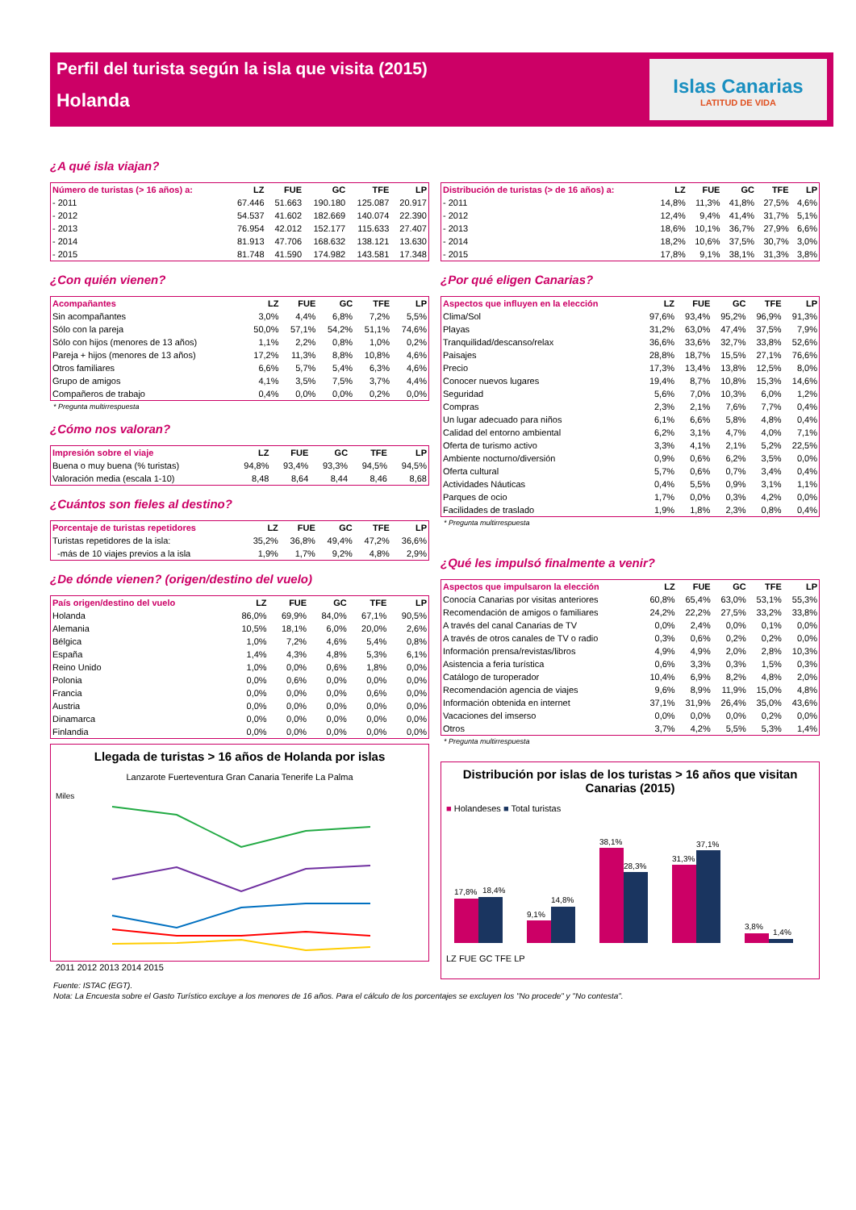Perfil del turista según la isla que visita (2015)
Holanda
Islas Canarias
LATITUD DE VIDA
¿A qué isla viajan?
| Número de turistas (> 16 años) a: | LZ | FUE | GC | TFE | LP |
| --- | --- | --- | --- | --- | --- |
| - 2011 | 67.446 | 51.663 | 190.180 | 125.087 | 20.917 |
| - 2012 | 54.537 | 41.602 | 182.669 | 140.074 | 22.390 |
| - 2013 | 76.954 | 42.012 | 152.177 | 115.633 | 27.407 |
| - 2014 | 81.913 | 47.706 | 168.632 | 138.121 | 13.630 |
| - 2015 | 81.748 | 41.590 | 174.982 | 143.581 | 17.348 |
¿Con quién vienen?
| Acompañantes | LZ | FUE | GC | TFE | LP |
| --- | --- | --- | --- | --- | --- |
| Sin acompañantes | 3,0% | 4,4% | 6,8% | 7,2% | 5,5% |
| Sólo con la pareja | 50,0% | 57,1% | 54,2% | 51,1% | 74,6% |
| Sólo con hijos (menores de 13 años) | 1,1% | 2,2% | 0,8% | 1,0% | 0,2% |
| Pareja + hijos (menores de 13 años) | 17,2% | 11,3% | 8,8% | 10,8% | 4,6% |
| Otros familiares | 6,6% | 5,7% | 5,4% | 6,3% | 4,6% |
| Grupo de amigos | 4,1% | 3,5% | 7,5% | 3,7% | 4,4% |
| Compañeros de trabajo | 0,4% | 0,0% | 0,0% | 0,2% | 0,0% |
* Pregunta multirrespuesta
¿Cómo nos valoran?
| Impresión sobre el viaje | LZ | FUE | GC | TFE | LP |
| --- | --- | --- | --- | --- | --- |
| Buena o muy buena (% turistas) | 94,8% | 93,4% | 93,3% | 94,5% | 94,5% |
| Valoración media (escala 1-10) | 8,48 | 8,64 | 8,44 | 8,46 | 8,68 |
¿Cuántos son fieles al destino?
| Porcentaje de turistas repetidores | LZ | FUE | GC | TFE | LP |
| --- | --- | --- | --- | --- | --- |
| Turistas repetidores de la isla: | 35,2% | 36,8% | 49,4% | 47,2% | 36,6% |
| -más de 10 viajes previos a la isla | 1,9% | 1,7% | 9,2% | 4,8% | 2,9% |
¿De dónde vienen? (origen/destino del vuelo)
| País origen/destino del vuelo | LZ | FUE | GC | TFE | LP |
| --- | --- | --- | --- | --- | --- |
| Holanda | 86,0% | 69,9% | 84,0% | 67,1% | 90,5% |
| Alemania | 10,5% | 18,1% | 6,0% | 20,0% | 2,6% |
| Bélgica | 1,0% | 7,2% | 4,6% | 5,4% | 0,8% |
| España | 1,4% | 4,3% | 4,8% | 5,3% | 6,1% |
| Reino Unido | 1,0% | 0,0% | 0,6% | 1,8% | 0,0% |
| Polonia | 0,0% | 0,6% | 0,0% | 0,0% | 0,0% |
| Francia | 0,0% | 0,0% | 0,0% | 0,6% | 0,0% |
| Austria | 0,0% | 0,0% | 0,0% | 0,0% | 0,0% |
| Dinamarca | 0,0% | 0,0% | 0,0% | 0,0% | 0,0% |
| Finlandia | 0,0% | 0,0% | 0,0% | 0,0% | 0,0% |
Llegada de turistas > 16 años de Holanda por islas
Lanzarote Fuerteventura Gran Canaria Tenerife La Palma
Miles
2011 2012 2013 2014 2015
| Distribución de turistas (> de 16 años) a: | LZ | FUE | GC | TFE | LP |
| --- | --- | --- | --- | --- | --- |
| - 2011 | 14,8% | 11,3% | 41,8% | 27,5% | 4,6% |
| - 2012 | 12,4% | 9,4% | 41,4% | 31,7% | 5,1% |
| - 2013 | 18,6% | 10,1% | 36,7% | 27,9% | 6,6% |
| - 2014 | 18,2% | 10,6% | 37,5% | 30,7% | 3,0% |
| - 2015 | 17,8% | 9,1% | 38,1% | 31,3% | 3,8% |
¿Por qué eligen Canarias?
| Aspectos que influyen en la elección | LZ | FUE | GC | TFE | LP |
| --- | --- | --- | --- | --- | --- |
| Clima/Sol | 97,6% | 93,4% | 95,2% | 96,9% | 91,3% |
| Playas | 31,2% | 63,0% | 47,4% | 37,5% | 7,9% |
| Tranquilidad/descanso/relax | 36,6% | 33,6% | 32,7% | 33,8% | 52,6% |
| Paisajes | 28,8% | 18,7% | 15,5% | 27,1% | 76,6% |
| Precio | 17,3% | 13,4% | 13,8% | 12,5% | 8,0% |
| Conocer nuevos lugares | 19,4% | 8,7% | 10,8% | 15,3% | 14,6% |
| Seguridad | 5,6% | 7,0% | 10,3% | 6,0% | 1,2% |
| Compras | 2,3% | 2,1% | 7,6% | 7,7% | 0,4% |
| Un lugar adecuado para niños | 6,1% | 6,6% | 5,8% | 4,8% | 0,4% |
| Calidad del entorno ambiental | 6,2% | 3,1% | 4,7% | 4,0% | 7,1% |
| Oferta de turismo activo | 3,3% | 4,1% | 2,1% | 5,2% | 22,5% |
| Ambiente nocturno/diversión | 0,9% | 0,6% | 6,2% | 3,5% | 0,0% |
| Oferta cultural | 5,7% | 0,6% | 0,7% | 3,4% | 0,4% |
| Actividades Náuticas | 0,4% | 5,5% | 0,9% | 3,1% | 1,1% |
| Parques de ocio | 1,7% | 0,0% | 0,3% | 4,2% | 0,0% |
| Facilidades de traslado | 1,9% | 1,8% | 2,3% | 0,8% | 0,4% |
* Pregunta multirrespuesta
¿Qué les impulsó finalmente a venir?
| Aspectos que impulsaron la elección | LZ | FUE | GC | TFE | LP |
| --- | --- | --- | --- | --- | --- |
| Conocía Canarias por visitas anteriores | 60,8% | 65,4% | 63,0% | 53,1% | 55,3% |
| Recomendación de amigos o familiares | 24,2% | 22,2% | 27,5% | 33,2% | 33,8% |
| A través del canal Canarias de TV | 0,0% | 2,4% | 0,0% | 0,1% | 0,0% |
| A través de otros canales de TV o radio | 0,3% | 0,6% | 0,2% | 0,2% | 0,0% |
| Información prensa/revistas/libros | 4,9% | 4,9% | 2,0% | 2,8% | 10,3% |
| Asistencia a feria turística | 0,6% | 3,3% | 0,3% | 1,5% | 0,3% |
| Catálogo de turoperador | 10,4% | 6,9% | 8,2% | 4,8% | 2,0% |
| Recomendación agencia de viajes | 9,6% | 8,9% | 11,9% | 15,0% | 4,8% |
| Información obtenida en internet | 37,1% | 31,9% | 26,4% | 35,0% | 43,6% |
| Vacaciones del imserso | 0,0% | 0,0% | 0,0% | 0,2% | 0,0% |
| Otros | 3,7% | 4,2% | 5,5% | 5,3% | 1,4% |
* Pregunta multirrespuesta
Distribución por islas de los turistas > 16 años que visitan Canarias (2015)
■ Holandeses ■ Total turistas
17,8%
18,4%
9,1%
14,8%
38,1%
28,3%
31,3%
37,1%
3,8%
1,4%
LZ FUE GC TFE LP
Fuente: ISTAC (EGT).
Nota: La Encuesta sobre el Gasto Turístico excluye a los menores de 16 años. Para el cálculo de los porcentajes se excluyen los "No procede" y "No contesta".